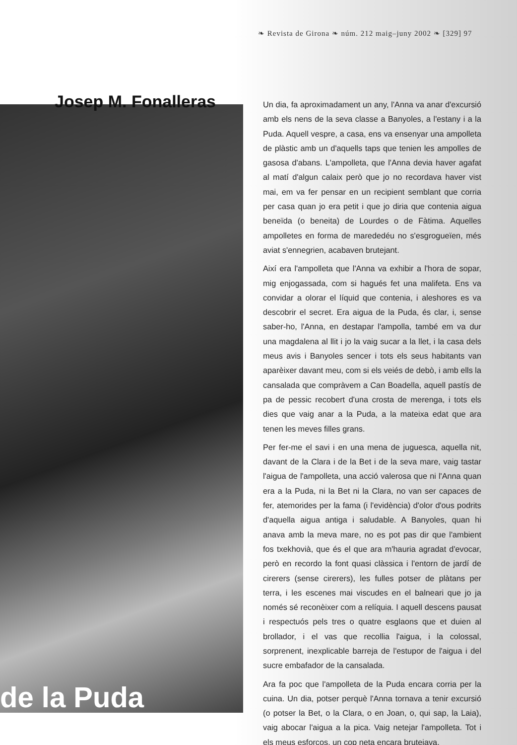❧ Revista de Girona ❧ núm. 212 maig–juny 2002 ❧ [329] 97
Josep M. Fonalleras
de la Puda
Un dia, fa aproximadament un any, l'Anna va anar d'excursió amb els nens de la seva classe a Banyoles, a l'estany i a la Puda. Aquell vespre, a casa, ens va ensenyar una ampolleta de plàstic amb un d'aquells taps que tenien les ampolles de gasosa d'abans. L'ampolleta, que l'Anna devia haver agafat al matí d'algun calaix però que jo no recordava haver vist mai, em va fer pensar en un recipient semblant que corria per casa quan jo era petit i que jo diria que contenia aigua beneïda (o beneita) de Lourdes o de Fàtima. Aquelles ampolletes en forma de marededéu no s'esgrogueïen, més aviat s'ennegrien, acabaven brutejant.
Així era l'ampolleta que l'Anna va exhibir a l'hora de sopar, mig enjogassada, com si hagués fet una malifeta. Ens va convidar a olorar el líquid que contenia, i aleshores es va descobrir el secret. Era aigua de la Puda, és clar, i, sense saber-ho, l'Anna, en destapar l'ampolla, també em va dur una magdalena al llit i jo la vaig sucar a la llet, i la casa dels meus avis i Banyoles sencer i tots els seus habitants van aparèixer davant meu, com si els veiés de debò, i amb ells la cansalada que compràvem a Can Boadella, aquell pastís de pa de pessic recobert d'una crosta de merenga, i tots els dies que vaig anar a la Puda, a la mateixa edat que ara tenen les meves filles grans.
Per fer-me el savi i en una mena de juguesca, aquella nit, davant de la Clara i de la Bet i de la seva mare, vaig tastar l'aigua de l'ampolleta, una acció valerosa que ni l'Anna quan era a la Puda, ni la Bet ni la Clara, no van ser capaces de fer, atemorides per la fama (i l'evidència) d'olor d'ous podrits d'aquella aigua antiga i saludable. A Banyoles, quan hi anava amb la meva mare, no es pot pas dir que l'ambient fos txekhovià, que és el que ara m'hauria agradat d'evocar, però en recordo la font quasi clàssica i l'entorn de jardí de cirerers (sense cirerers), les fulles potser de plàtans per terra, i les escenes mai viscudes en el balneari que jo ja només sé reconèixer com a relíquia. I aquell descens pausat i respectuós pels tres o quatre esglaons que et duien al brollador, i el vas que recollia l'aigua, i la colossal, sorprenent, inexplicable barreja de l'estupor de l'aigua i del sucre embafador de la cansalada.
Ara fa poc que l'ampolleta de la Puda encara corria per la cuina. Un dia, potser perquè l'Anna tornava a tenir excursió (o potser la Bet, o la Clara, o en Joan, o, qui sap, la Laia), vaig abocar l'aigua a la pica. Vaig netejar l'ampolleta. Tot i els meus esforços, un cop neta encara brutejava.